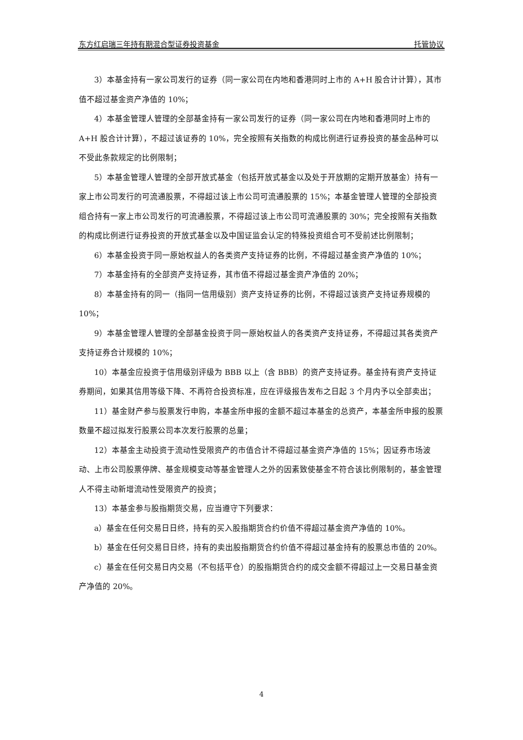东方红启瑞三年持有期混合型证券投资基金 托管协议
3）本基金持有一家公司发行的证券（同一家公司在内地和香港同时上市的 A+H 股合计计算），其市值不超过基金资产净值的 10%；
4）本基金管理人管理的全部基金持有一家公司发行的证券（同一家公司在内地和香港同时上市的 A+H 股合计计算），不超过该证券的 10%，完全按照有关指数的构成比例进行证券投资的基金品种可以不受此条款规定的比例限制；
5）本基金管理人管理的全部开放式基金（包括开放式基金以及处于开放期的定期开放基金）持有一家上市公司发行的可流通股票，不得超过该上市公司可流通股票的 15%；本基金管理人管理的全部投资组合持有一家上市公司发行的可流通股票，不得超过该上市公司可流通股票的 30%；完全按照有关指数的构成比例进行证券投资的开放式基金以及中国证监会认定的特殊投资组合可不受前述比例限制；
6）本基金投资于同一原始权益人的各类资产支持证券的比例，不得超过基金资产净值的 10%；
7）本基金持有的全部资产支持证券，其市值不得超过基金资产净值的 20%；
8）本基金持有的同一（指同一信用级别）资产支持证券的比例，不得超过该资产支持证券规模的 10%；
9）本基金管理人管理的全部基金投资于同一原始权益人的各类资产支持证券，不得超过其各类资产支持证券合计规模的 10%；
10）本基金应投资于信用级别评级为 BBB 以上（含 BBB）的资产支持证券。基金持有资产支持证券期间，如果其信用等级下降、不再符合投资标准，应在评级报告发布之日起 3 个月内予以全部卖出；
11）基金财产参与股票发行申购，本基金所申报的金额不超过本基金的总资产，本基金所申报的股票数量不超过拟发行股票公司本次发行股票的总量；
12）本基金主动投资于流动性受限资产的市值合计不得超过基金资产净值的 15%；因证券市场波动、上市公司股票停牌、基金规模变动等基金管理人之外的因素致使基金不符合该比例限制的，基金管理人不得主动新增流动性受限资产的投资；
13）本基金参与股指期货交易，应当遵守下列要求：
a）基金在任何交易日日终，持有的买入股指期货合约价值不得超过基金资产净值的 10%。
b）基金在任何交易日日终，持有的卖出股指期货合约价值不得超过基金持有的股票总市值的 20%。
c）基金在任何交易日内交易（不包括平仓）的股指期货合约的成交金额不得超过上一交易日基金资产净值的 20%。
4